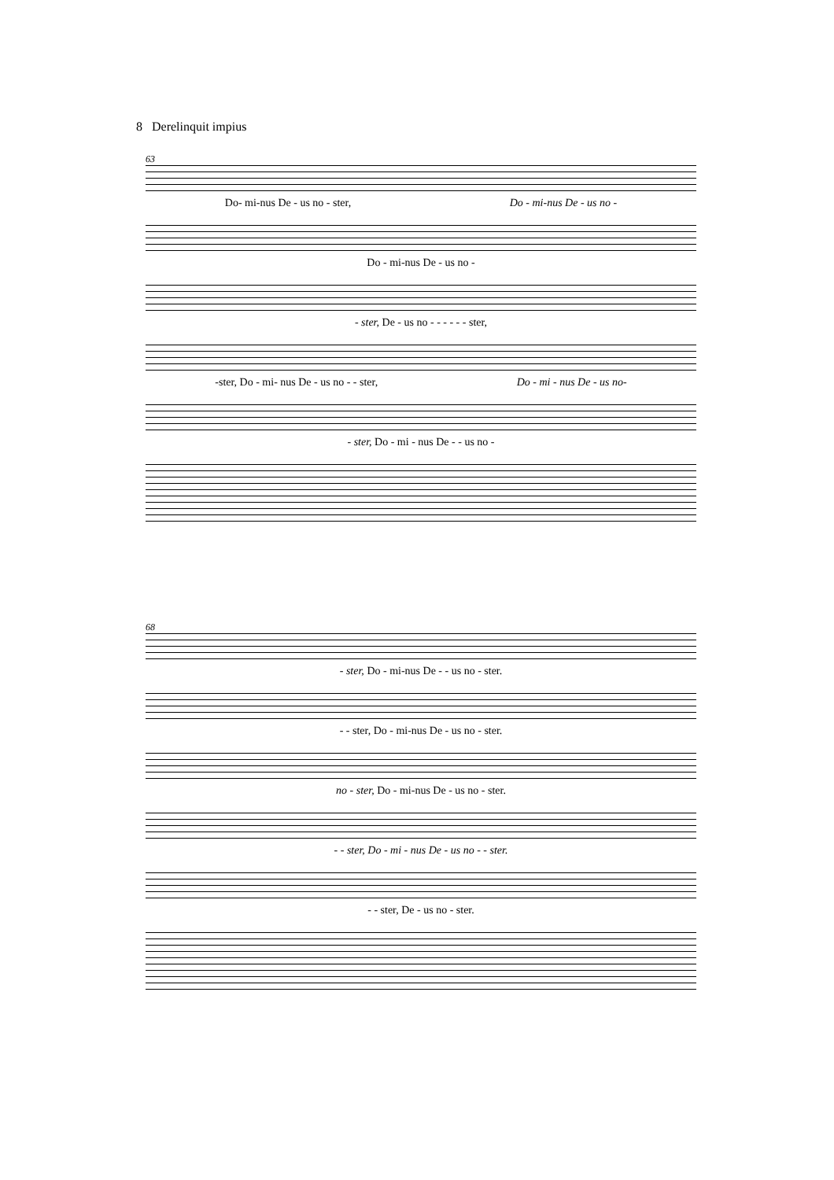8 Derelinquit impius
63
Do- mi-nus De - us no - ster, Do - mi-nus De - us no -
Do - mi-nus De - us no -
- ster, De - us no - - - - - - ster,
-ster, Do - mi- nus De - us no - - ster, Do - mi - nus De - us no-
- ster, Do - mi - nus De - - us no -
68
- ster, Do - mi-nus De - - us no - ster.
- - ster, Do - mi-nus De - us no - ster.
no - ster, Do - mi-nus De - us no - ster.
- - ster, Do - mi - nus De - us no - - ster.
- - ster, De - us no - ster.